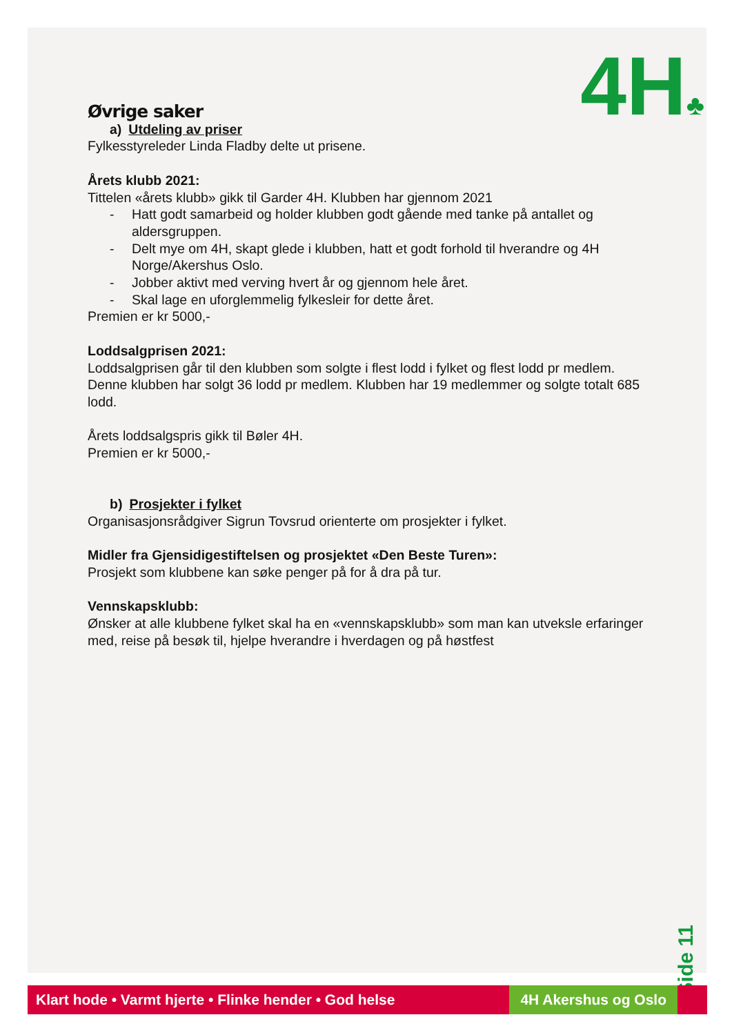4H♣
Øvrige saker
a) Utdeling av priser
Fylkesstyreleder Linda Fladby delte ut prisene.
Årets klubb 2021:
Tittelen «årets klubb» gikk til Garder 4H. Klubben har gjennom 2021
- Hatt godt samarbeid og holder klubben godt gående med tanke på antallet og aldersgruppen.
- Delt mye om 4H, skapt glede i klubben, hatt et godt forhold til hverandre og 4H Norge/Akershus Oslo.
- Jobber aktivt med verving hvert år og gjennom hele året.
- Skal lage en uforglemmelig fylkesleir for dette året.
Premien er kr 5000,-
Loddsalgprisen 2021:
Loddsalgprisen går til den klubben som solgte i flest lodd i fylket og flest lodd pr medlem. Denne klubben har solgt 36 lodd pr medlem. Klubben har 19 medlemmer og solgte totalt 685 lodd.
Årets loddsalgspris gikk til Bøler 4H.
Premien er kr 5000,-
b) Prosjekter i fylket
Organisasjonsrådgiver Sigrun Tovsrud orienterte om prosjekter i fylket.
Midler fra Gjensidigestiftelsen og prosjektet «Den Beste Turen»:
Prosjekt som klubbene kan søke penger på for å dra på tur.
Vennskapsklubb:
Ønsker at alle klubbene fylket skal ha en «vennskapsklubb» som man kan utveksle erfaringer med, reise på besøk til, hjelpe hverandre i hverdagen og på høstfest
Side 11
Klart hode • Varmt hjerte • Flinke hender • God helse 4H Akershus og Oslo